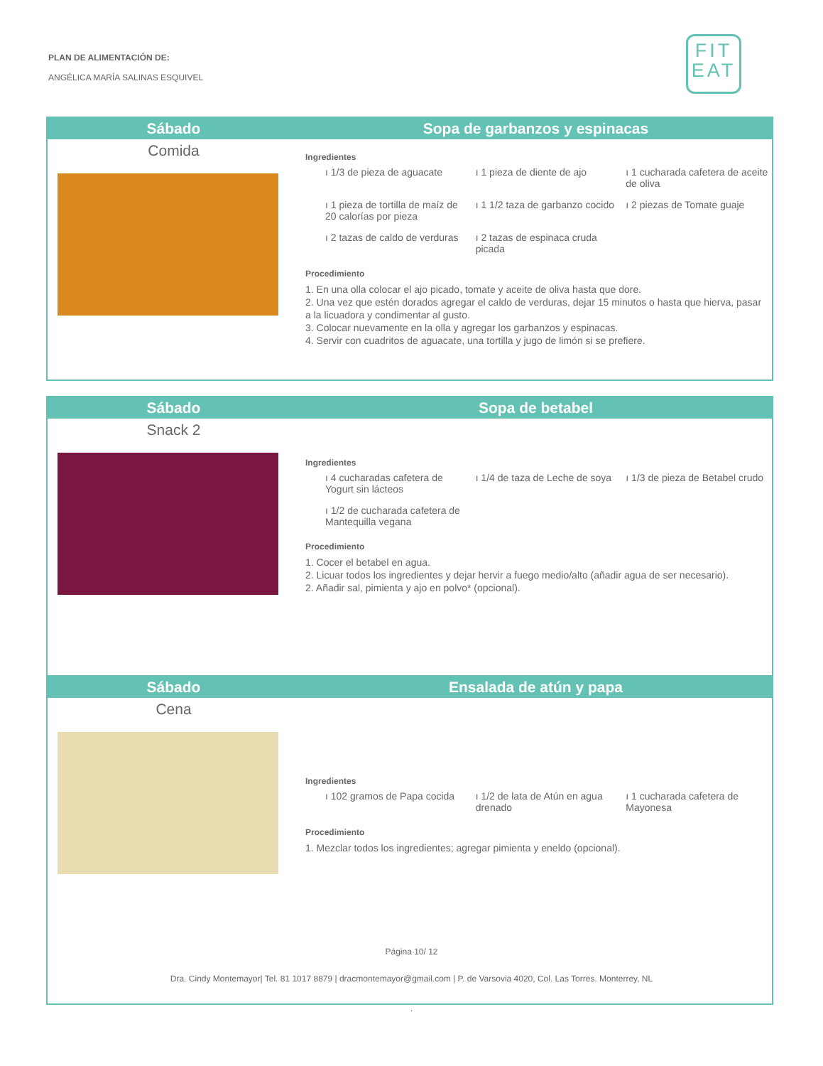PLAN DE ALIMENTACIÓN DE:
ANGÉLICA MARÍA SALINAS ESQUIVEL
FIT
EAT
| Sábado | Sopa de garbanzos y espinacas |
| --- | --- |
| Comida | Ingredientes ı 1/3 de pieza de aguacate ı 1 pieza de diente de ajo ı 1 cucharada cafetera de aceite de oliva ı 1 pieza de tortilla de maíz de 20 calorías por pieza ı 1 1/2 taza de garbanzo cocido ı 2 piezas de Tomate guaje ı 2 tazas de caldo de verduras ı 2 tazas de espinaca cruda picada Procedimiento 1. En una olla colocar el ajo picado, tomate y aceite de oliva hasta que dore. 2. Una vez que estén dorados agregar el caldo de verduras, dejar 15 minutos o hasta que hierva, pasar a la licuadora y condimentar al gusto. 3. Colocar nuevamente en la olla y agregar los garbanzos y espinacas. 4. Servir con cuadritos de aguacate, una tortilla y jugo de limón si se prefiere. |
| Sábado | Sopa de betabel |
| --- | --- |
| Snack 2 | Ingredientes ı 4 cucharadas cafetera de Yogurt sin lácteos ı 1/4 de taza de Leche de soya ı 1/3 de pieza de Betabel crudo ı 1/2 de cucharada cafetera de Mantequilla vegana Procedimiento 1. Cocer el betabel en agua. 2. Licuar todos los ingredientes y dejar hervir a fuego medio/alto (añadir agua de ser necesario). 2. Añadir sal, pimienta y ajo en polvo* (opcional). |
| Sábado | Ensalada de atún y papa |
| --- | --- |
| Cena | Ingredientes ı 102 gramos de Papa cocida ı 1/2 de lata de Atún en agua drenado ı 1 cucharada cafetera de Mayonesa Procedimiento 1. Mezclar todos los ingredientes; agregar pimienta y eneldo (opcional). |
Página 10/ 12
Dra. Cindy Montemayor| Tel. 81 1017 8879 | dracmontemayor@gmail.com | P. de Varsovia 4020, Col. Las Torres. Monterrey, NL
.